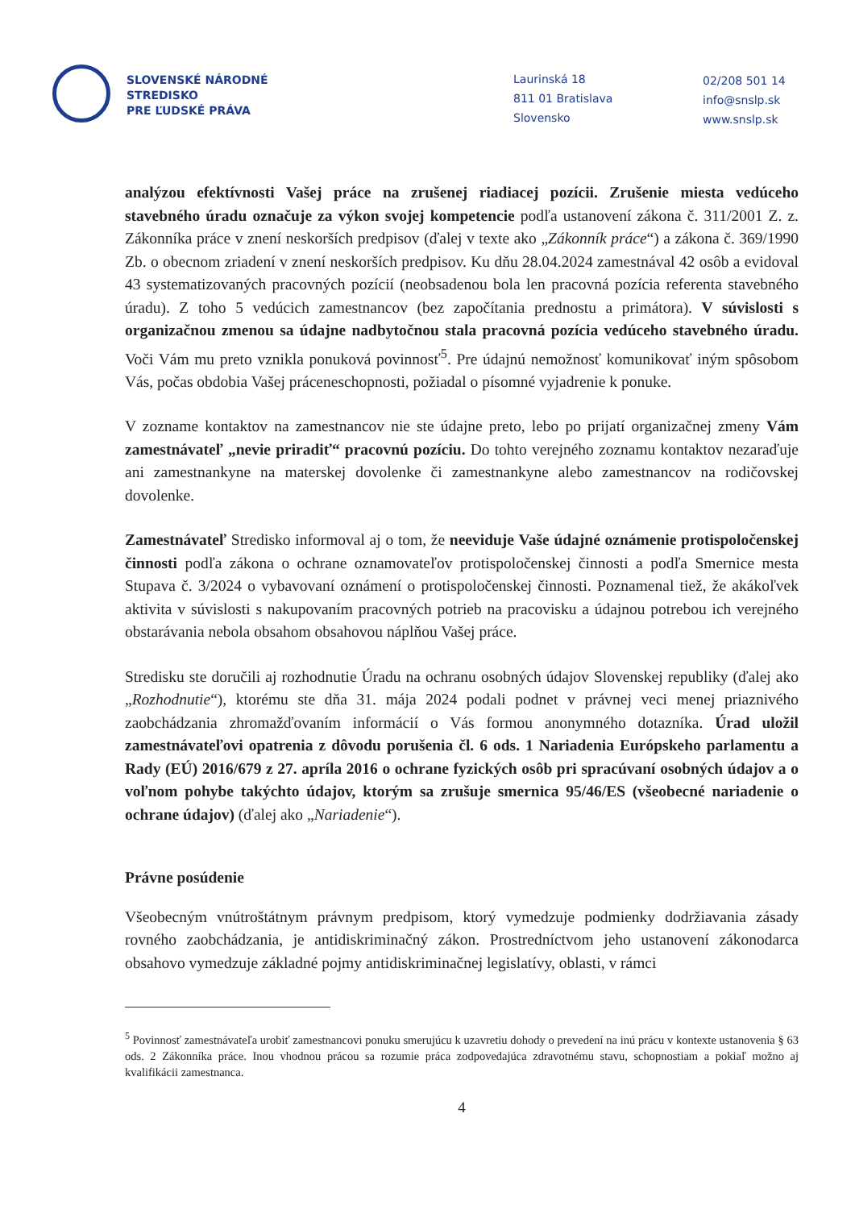SLOVENSKÉ NÁRODNÉ
STREDISKO
PRE ĽUDSKÉ PRÁVA
Laurinská 18
811 01 Bratislava
Slovensko
02/208 501 14
info@snslp.sk
www.snslp.sk
analýzou efektívnosti Vašej práce na zrušenej riadiacej pozícii. Zrušenie miesta vedúceho stavebného úradu označuje za výkon svojej kompetencie podľa ustanovení zákona č. 311/2001 Z. z. Zákonníka práce v znení neskorších predpisov (ďalej v texte ako „Zákonník práce“) a zákona č. 369/1990 Zb. o obecnom zriadení v znení neskorších predpisov. Ku dňu 28.04.2024 zamestnával 42 osôb a evidoval 43 systematizovaných pracovných pozícií (neobsadenou bola len pracovná pozícia referenta stavebného úradu). Z toho 5 vedúcich zamestnancov (bez započítania prednostu a primátora). V súvislosti s organizačnou zmenou sa údajne nadbytočnou stala pracovná pozícia vedúceho stavebného úradu. Voči Vám mu preto vznikla ponuková povinnosť<sup>5</sup>. Pre údajnú nemožnosť komunikovať iným spôsobom Vás, počas obdobia Vašej práceneschopnosti, požiadal o písomné vyjadrenie k ponuke.
V zozname kontaktov na zamestnancov nie ste údajne preto, lebo po prijatí organizačnej zmeny Vám zamestnávateľ „nevie priradiť“ pracovnú pozíciu. Do tohto verejného zoznamu kontaktov nezaraďuje ani zamestnankyne na materskej dovolenke či zamestnankyne alebo zamestnancov na rodičovskej dovolenke.
Zamestnávateľ Stredisko informoval aj o tom, že neeviduje Vaše údajné oznámenie protispoločenskej činnosti podľa zákona o ochrane oznamovateľov protispoločenskej činnosti a podľa Smernice mesta Stupava č. 3/2024 o vybavovaní oznámení o protispoločenskej činnosti. Poznamenal tiež, že akákoľvek aktivita v súvislosti s nakupovaním pracovných potrieb na pracovisku a údajnou potrebou ich verejného obstarávania nebola obsahom obsahovou náplňou Vašej práce.
Stredisku ste doručili aj rozhodnutie Úradu na ochranu osobných údajov Slovenskej republiky (ďalej ako „Rozhodnutie“), ktorému ste dňa 31. mája 2024 podali podnet v právnej veci menej priaznivého zaobchádzania zhromažďovaním informácií o Vás formou anonymného dotazníka. Úrad uložil zamestnávateľovi opatrenia z dôvodu porušenia čl. 6 ods. 1 Nariadenia Európskeho parlamentu a Rady (EÚ) 2016/679 z 27. apríla 2016 o ochrane fyzických osôb pri spracúvaní osobných údajov a o voľnom pohybe takýchto údajov, ktorým sa zrušuje smernica 95/46/ES (všeobecné nariadenie o ochrane údajov) (ďalej ako „Nariadenie“).
Právne posúdenie
Všeobecným vnútroštátnym právnym predpisom, ktorý vymedzuje podmienky dodržiavania zásady rovného zaobchádzania, je antidiskriminačný zákon. Prostredníctvom jeho ustanovení zákonodarca obsahovo vymedzuje základné pojmy antidiskriminačnej legislatívy, oblasti, v rámci
<sup>5</sup> Povinnosť zamestnávateľa urobiť zamestnancovi ponuku smerujúcu k uzavretiu dohody o prevedení na inú prácu v kontexte ustanovenia § 63 ods. 2 Zákonníka práce. Inou vhodnou prácou sa rozumie práca zodpovedajúca zdravotnému stavu, schopnostiam a pokiaľ možno aj kvalifikácii zamestnanca.
4